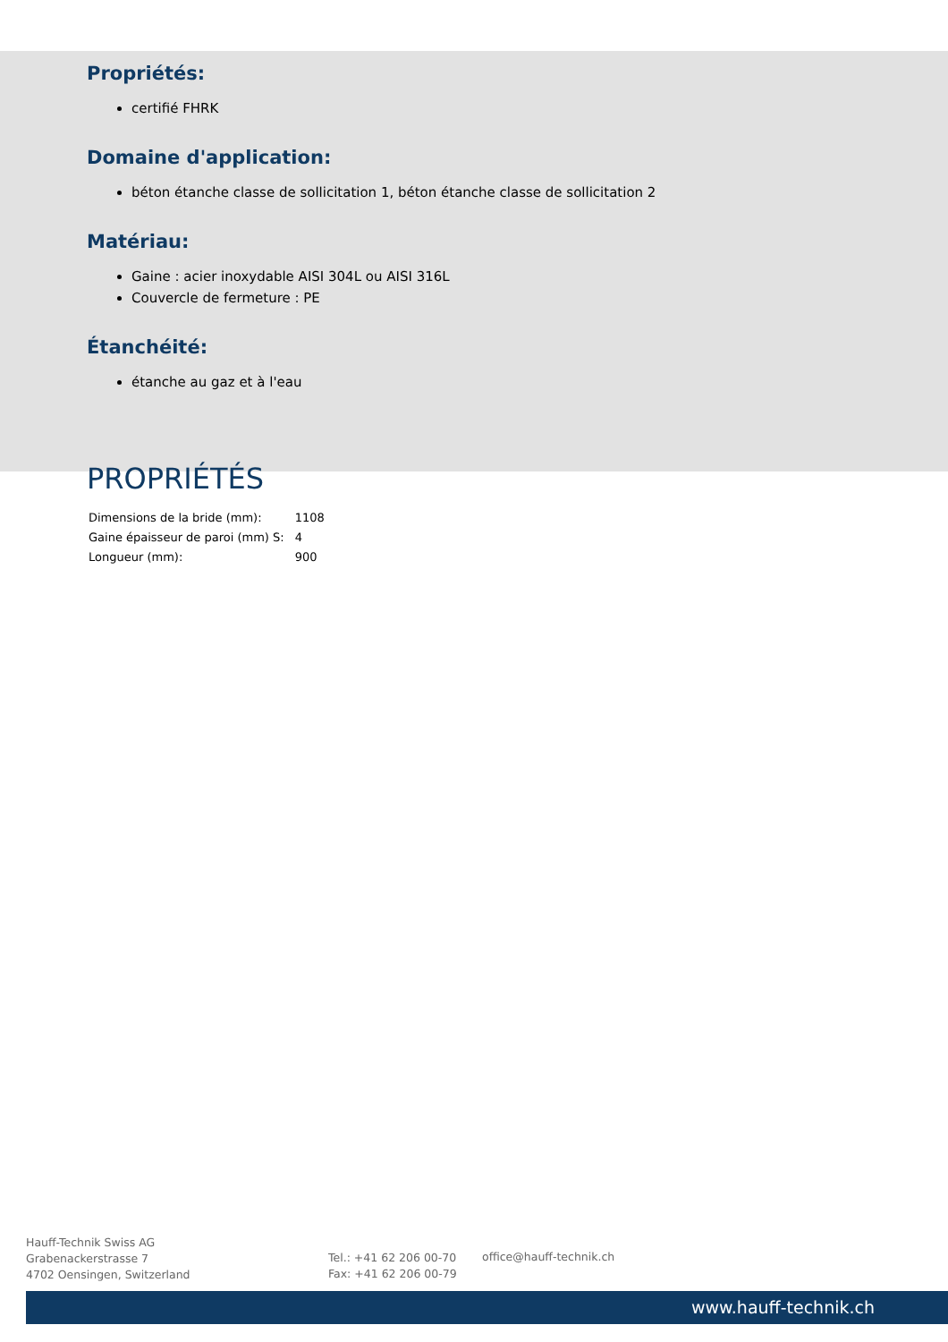Propriétés:
certifié FHRK
Domaine d'application:
béton étanche classe de sollicitation 1, béton étanche classe de sollicitation 2
Matériau:
Gaine : acier inoxydable AISI 304L ou AISI 316L
Couvercle de fermeture : PE
Étanchéité:
étanche au gaz et à l'eau
PROPRIÉTÉS
| Dimensions de la bride (mm): | 1108 |
| Gaine épaisseur de paroi (mm) S: | 4 |
| Longueur (mm): | 900 |
Hauff-Technik Swiss AG
Grabenackerstrasse 7
4702 Oensingen, Switzerland
Tel.: +41 62 206 00-70
Fax: +41 62 206 00-79
office@hauff-technik.ch
www.hauff-technik.ch